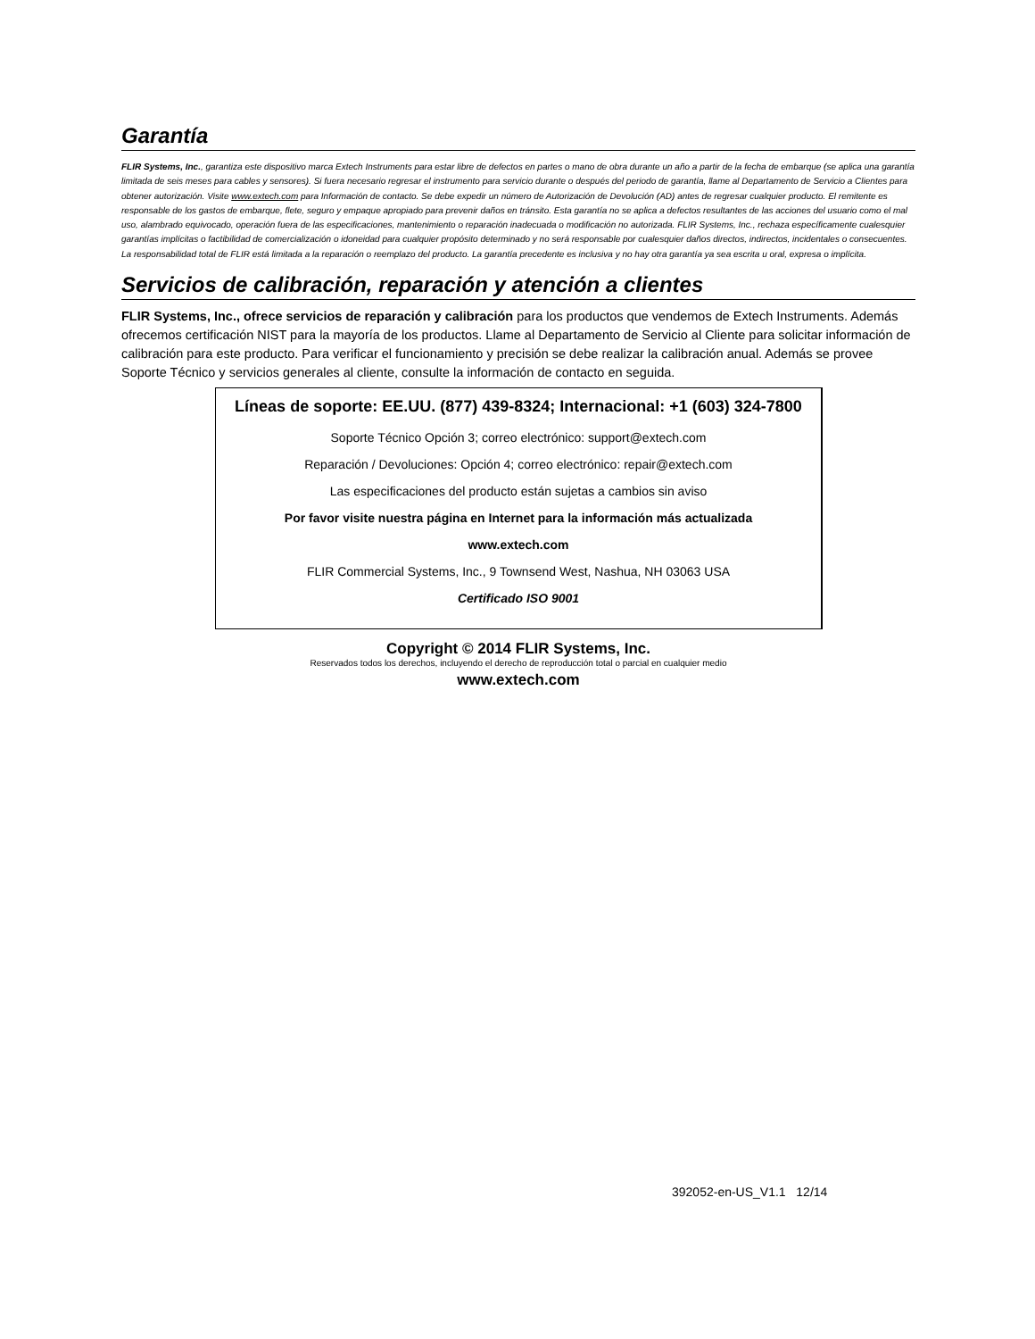Garantía
FLIR Systems, Inc., garantiza este dispositivo marca Extech Instruments para estar libre de defectos en partes o mano de obra durante un año a partir de la fecha de embarque (se aplica una garantía limitada de seis meses para cables y sensores). Si fuera necesario regresar el instrumento para servicio durante o después del periodo de garantía, llame al Departamento de Servicio a Clientes para obtener autorización. Visite www.extech.com para Información de contacto. Se debe expedir un número de Autorización de Devolución (AD) antes de regresar cualquier producto. El remitente es responsable de los gastos de embarque, flete, seguro y empaque apropiado para prevenir daños en tránsito. Esta garantía no se aplica a defectos resultantes de las acciones del usuario como el mal uso, alambrado equivocado, operación fuera de las especificaciones, mantenimiento o reparación inadecuada o modificación no autorizada. FLIR Systems, Inc., rechaza específicamente cualesquier garantías implícitas o factibilidad de comercialización o idoneidad para cualquier propósito determinado y no será responsable por cualesquier daños directos, indirectos, incidentales o consecuentes. La responsabilidad total de FLIR está limitada a la reparación o reemplazo del producto. La garantía precedente es inclusiva y no hay otra garantía ya sea escrita u oral, expresa o implícita.
Servicios de calibración, reparación y atención a clientes
FLIR Systems, Inc., ofrece servicios de reparación y calibración para los productos que vendemos de Extech Instruments. Además ofrecemos certificación NIST para la mayoría de los productos. Llame al Departamento de Servicio al Cliente para solicitar información de calibración para este producto. Para verificar el funcionamiento y precisión se debe realizar la calibración anual. Además se provee Soporte Técnico y servicios generales al cliente, consulte la información de contacto en seguida.
Líneas de soporte: EE.UU. (877) 439-8324; Internacional: +1 (603) 324-7800
Soporte Técnico Opción 3; correo electrónico: support@extech.com
Reparación / Devoluciones: Opción 4; correo electrónico: repair@extech.com
Las especificaciones del producto están sujetas a cambios sin aviso
Por favor visite nuestra página en Internet para la información más actualizada
www.extech.com
FLIR Commercial Systems, Inc., 9 Townsend West, Nashua, NH 03063 USA
Certificado ISO 9001
Copyright © 2014 FLIR Systems, Inc.
Reservados todos los derechos, incluyendo el derecho de reproducción total o parcial en cualquier medio
www.extech.com
392052-en-US_V1.1 12/14